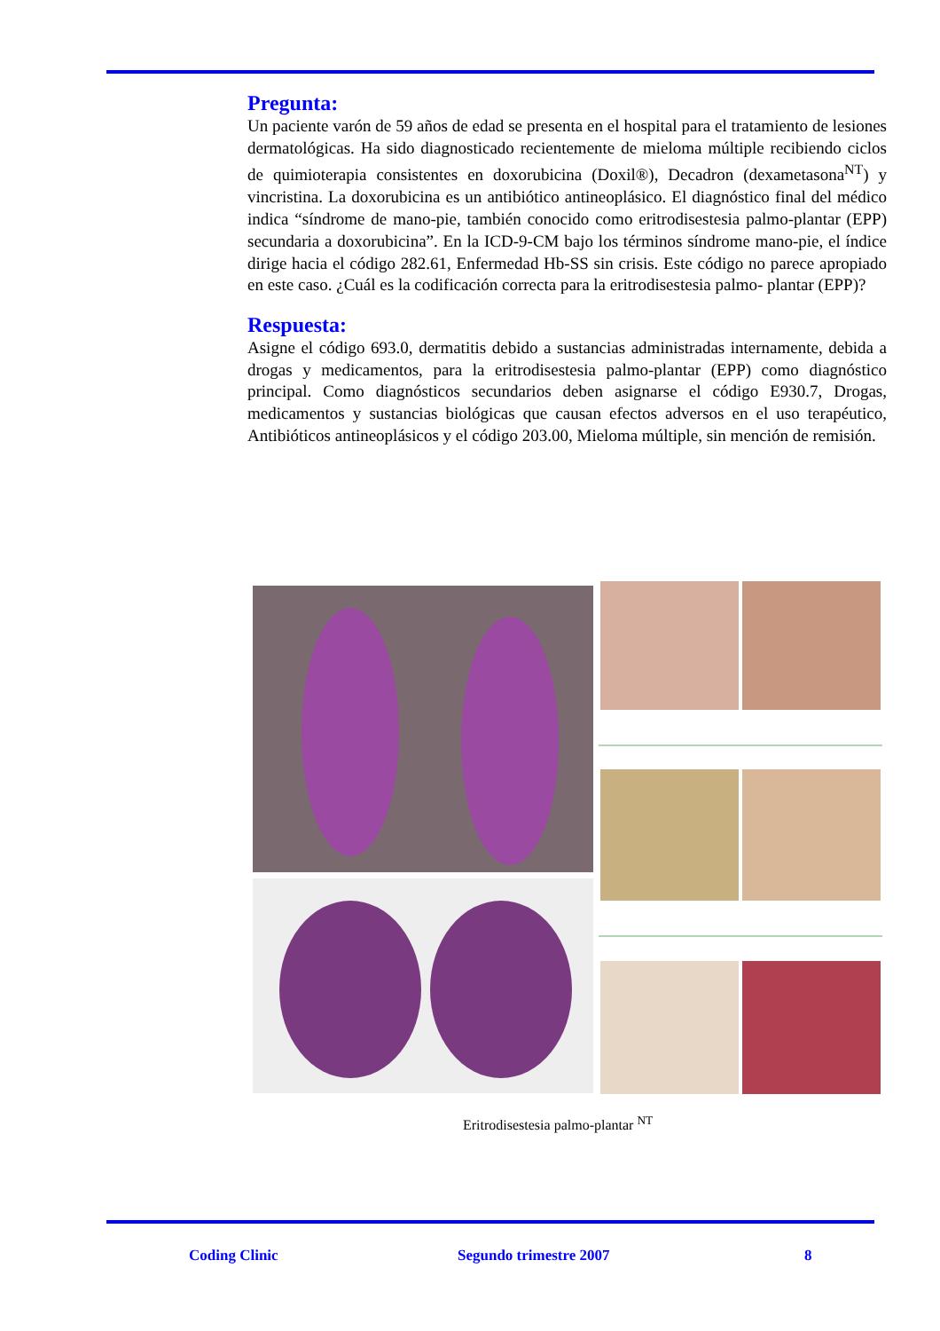Pregunta:
Un paciente varón de 59 años de edad se presenta en el hospital para el tratamiento de lesiones dermatológicas. Ha sido diagnosticado recientemente de mieloma múltiple recibiendo ciclos de quimioterapia consistentes en doxorubicina (Doxil®), Decadron (dexametasona<sup>NT</sup>) y vincristina. La doxorubicina es un antibiótico antineoplásico. El diagnóstico final del médico indica “síndrome de mano-pie, también conocido como eritrodisestesia palmo-plantar (EPP) secundaria a doxorubicina”. En la ICD-9-CM bajo los términos síndrome mano-pie, el índice dirige hacia el código 282.61, Enfermedad Hb-SS sin crisis. Este código no parece apropiado en este caso. ¿Cuál es la codificación correcta para la eritrodisestesia palmo- plantar (EPP)?
Respuesta:
Asigne el código 693.0, dermatitis debido a sustancias administradas internamente, debida a drogas y medicamentos, para la eritrodisestesia palmo-plantar (EPP) como diagnóstico principal. Como diagnósticos secundarios deben asignarse el código E930.7, Drogas, medicamentos y sustancias biológicas que causan efectos adversos en el uso terapéutico, Antibióticos antineoplásicos y el código 203.00, Mieloma múltiple, sin mención de remisión.
Eritrodisestesia palmo-plantar <sup>NT</sup>
Coding Clinic Segundo trimestre 2007 8